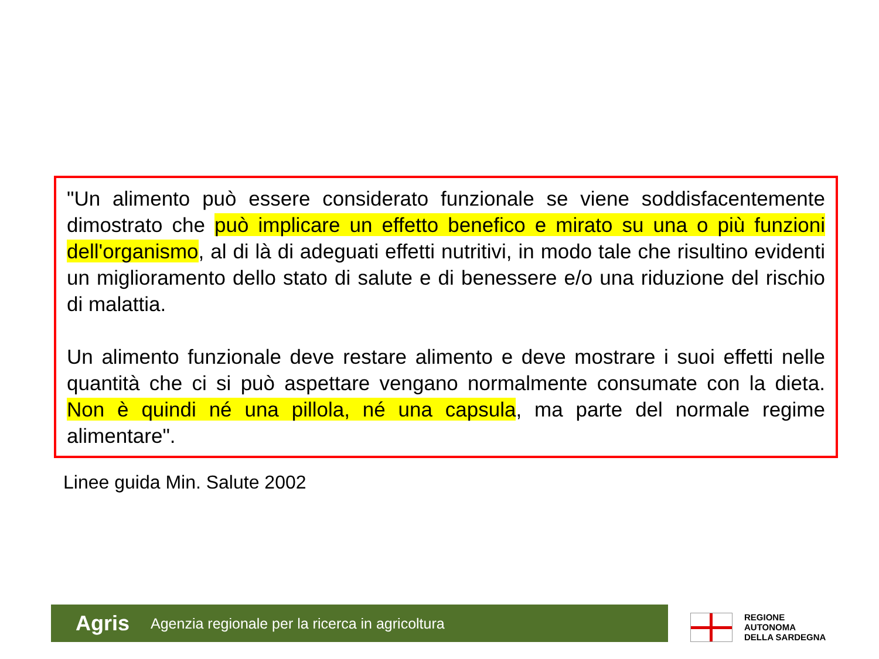"Un alimento può essere considerato funzionale se viene soddisfacentemente dimostrato che può implicare un effetto benefico e mirato su una o più funzioni dell'organismo, al di là di adeguati effetti nutritivi, in modo tale che risultino evidenti un miglioramento dello stato di salute e di benessere e/o una riduzione del rischio di malattia.
Un alimento funzionale deve restare alimento e deve mostrare i suoi effetti nelle quantità che ci si può aspettare vengano normalmente consumate con la dieta. Non è quindi né una pillola, né una capsula, ma parte del normale regime alimentare".
Linee guida Min. Salute 2002
Agris Agenzia regionale per la ricerca in agricoltura
REGIONE
AUTONOMA
DELLA SARDEGNA